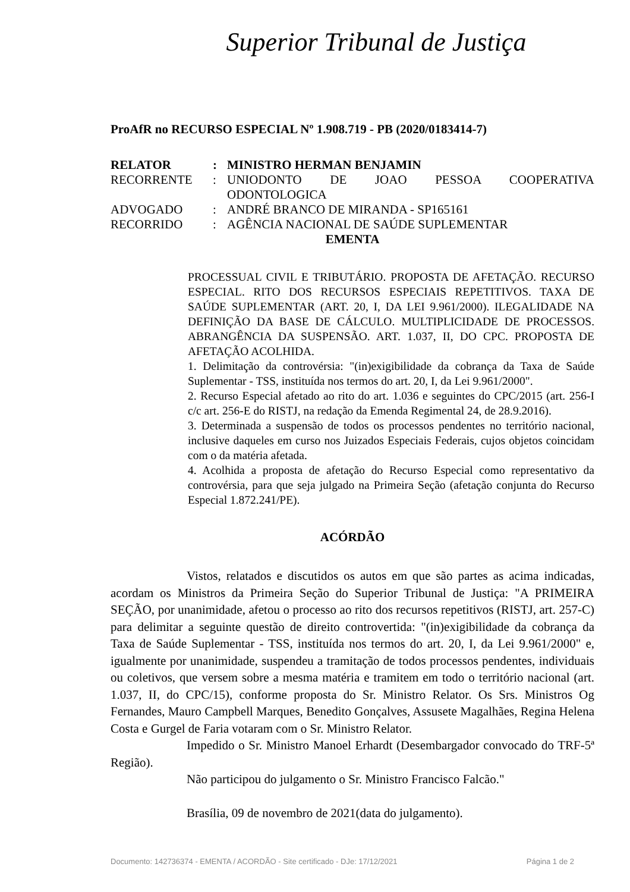Superior Tribunal de Justiça
ProAfR no RECURSO ESPECIAL Nº 1.908.719 - PB (2020/0183414-7)
| RELATOR | : | MINISTRO HERMAN BENJAMIN |
| RECORRENTE | : | UNIODONTO DE JOAO PESSOA COOPERATIVA ODONTOLOGICA |
| ADVOGADO | : | ANDRÉ BRANCO DE MIRANDA - SP165161 |
| RECORRIDO | : | AGÊNCIA NACIONAL DE SAÚDE SUPLEMENTAR |
EMENTA
PROCESSUAL CIVIL E TRIBUTÁRIO. PROPOSTA DE AFETAÇÃO. RECURSO ESPECIAL. RITO DOS RECURSOS ESPECIAIS REPETITIVOS. TAXA DE SAÚDE SUPLEMENTAR (ART. 20, I, DA LEI 9.961/2000). ILEGALIDADE NA DEFINIÇÃO DA BASE DE CÁLCULO. MULTIPLICIDADE DE PROCESSOS. ABRANGÊNCIA DA SUSPENSÃO. ART. 1.037, II, DO CPC. PROPOSTA DE AFETAÇÃO ACOLHIDA.
1. Delimitação da controvérsia: "(in)exigibilidade da cobrança da Taxa de Saúde Suplementar - TSS, instituída nos termos do art. 20, I, da Lei 9.961/2000".
2. Recurso Especial afetado ao rito do art. 1.036 e seguintes do CPC/2015 (art. 256-I c/c art. 256-E do RISTJ, na redação da Emenda Regimental 24, de 28.9.2016).
3. Determinada a suspensão de todos os processos pendentes no território nacional, inclusive daqueles em curso nos Juizados Especiais Federais, cujos objetos coincidam com o da matéria afetada.
4. Acolhida a proposta de afetação do Recurso Especial como representativo da controvérsia, para que seja julgado na Primeira Seção (afetação conjunta do Recurso Especial 1.872.241/PE).
ACÓRDÃO
Vistos, relatados e discutidos os autos em que são partes as acima indicadas, acordam os Ministros da Primeira Seção do Superior Tribunal de Justiça: "A PRIMEIRA SEÇÃO, por unanimidade, afetou o processo ao rito dos recursos repetitivos (RISTJ, art. 257-C) para delimitar a seguinte questão de direito controvertida: "(in)exigibilidade da cobrança da Taxa de Saúde Suplementar - TSS, instituída nos termos do art. 20, I, da Lei 9.961/2000" e, igualmente por unanimidade, suspendeu a tramitação de todos processos pendentes, individuais ou coletivos, que versem sobre a mesma matéria e tramitem em todo o território nacional (art. 1.037, II, do CPC/15), conforme proposta do Sr. Ministro Relator. Os Srs. Ministros Og Fernandes, Mauro Campbell Marques, Benedito Gonçalves, Assusete Magalhães, Regina Helena Costa e Gurgel de Faria votaram com o Sr. Ministro Relator.
Impedido o Sr. Ministro Manoel Erhardt (Desembargador convocado do TRF-5ª Região).
Não participou do julgamento o Sr. Ministro Francisco Falcão."
Brasília, 09 de novembro de 2021(data do julgamento).
Documento: 142736374 - EMENTA / ACORDÃO - Site certificado - DJe: 17/12/2021 Página 1 de 2